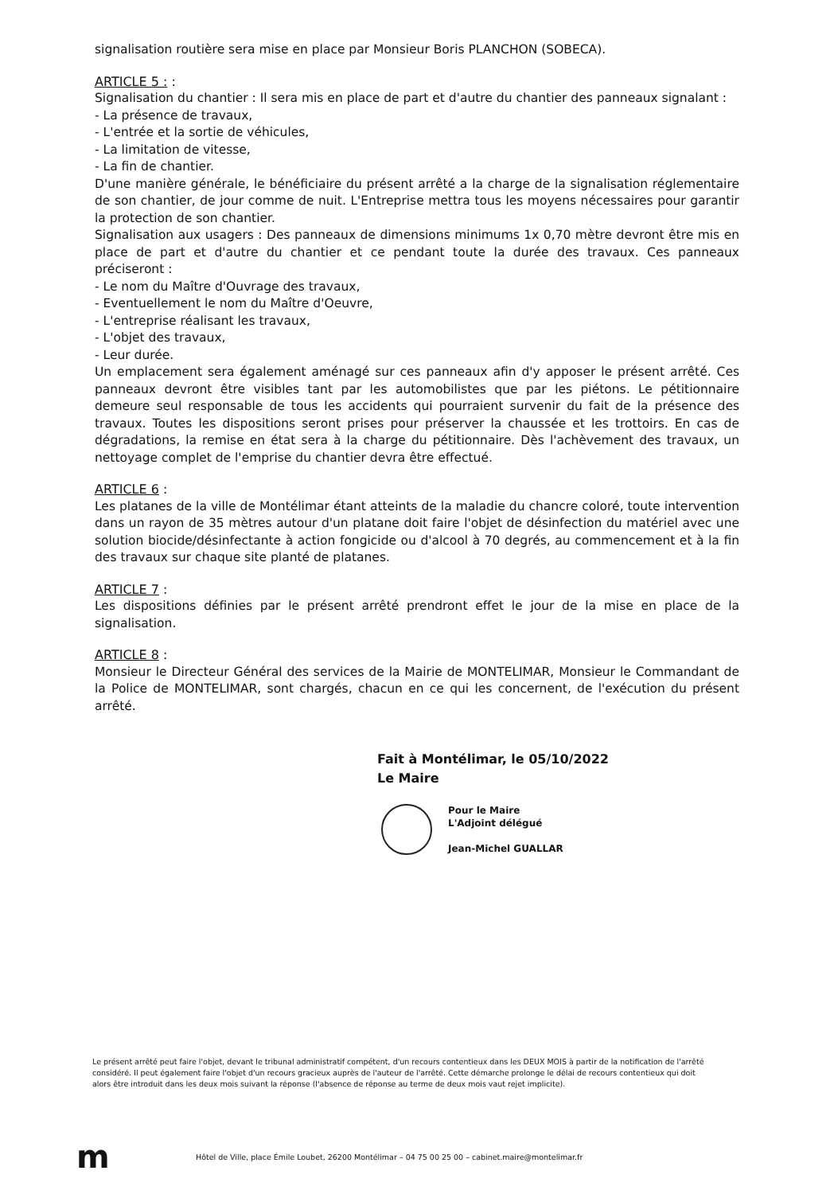signalisation routière sera mise en place par Monsieur Boris PLANCHON (SOBECA).
ARTICLE 5 : :
Signalisation du chantier : Il sera mis en place de part et d'autre du chantier des panneaux signalant :
- La présence de travaux,
- L'entrée et la sortie de véhicules,
- La limitation de vitesse,
- La fin de chantier.
D'une manière générale, le bénéficiaire du présent arrêté a la charge de la signalisation réglementaire de son chantier, de jour comme de nuit. L'Entreprise mettra tous les moyens nécessaires pour garantir la protection de son chantier.
Signalisation aux usagers : Des panneaux de dimensions minimums 1x 0,70 mètre devront être mis en place de part et d'autre du chantier et ce pendant toute la durée des travaux. Ces panneaux préciseront :
- Le nom du Maître d'Ouvrage des travaux,
- Eventuellement le nom du Maître d'Oeuvre,
- L'entreprise réalisant les travaux,
- L'objet des travaux,
- Leur durée.
Un emplacement sera également aménagé sur ces panneaux afin d'y apposer le présent arrêté. Ces panneaux devront être visibles tant par les automobilistes que par les piétons. Le pétitionnaire demeure seul responsable de tous les accidents qui pourraient survenir du fait de la présence des travaux. Toutes les dispositions seront prises pour préserver la chaussée et les trottoirs. En cas de dégradations, la remise en état sera à la charge du pétitionnaire. Dès l'achèvement des travaux, un nettoyage complet de l'emprise du chantier devra être effectué.
ARTICLE 6 :
Les platanes de la ville de Montélimar étant atteints de la maladie du chancre coloré, toute intervention dans un rayon de 35 mètres autour d'un platane doit faire l'objet de désinfection du matériel avec une solution biocide/désinfectante à action fongicide ou d'alcool à 70 degrés, au commencement et à la fin des travaux sur chaque site planté de platanes.
ARTICLE 7 :
Les dispositions définies par le présent arrêté prendront effet le jour de la mise en place de la signalisation.
ARTICLE 8 :
Monsieur le Directeur Général des services de la Mairie de MONTELIMAR, Monsieur le Commandant de la Police de MONTELIMAR, sont chargés, chacun en ce qui les concernent, de l'exécution du présent arrêté.
Fait à Montélimar, le 05/10/2022
Le Maire
Pour le Maire
L'Adjoint délégué
Jean-Michel GUALLAR
Le présent arrêté peut faire l'objet, devant le tribunal administratif compétent, d'un recours contentieux dans les DEUX MOIS à partir de la notification de l'arrêté considéré. Il peut également faire l'objet d'un recours gracieux auprès de l'auteur de l'arrêté. Cette démarche prolonge le délai de recours contentieux qui doit alors être introduit dans les deux mois suivant la réponse (l'absence de réponse au terme de deux mois vaut rejet implicite).
m
Hôtel de Ville, place Émile Loubet, 26200 Montélimar – 04 75 00 25 00 – cabinet.maire@montelimar.fr